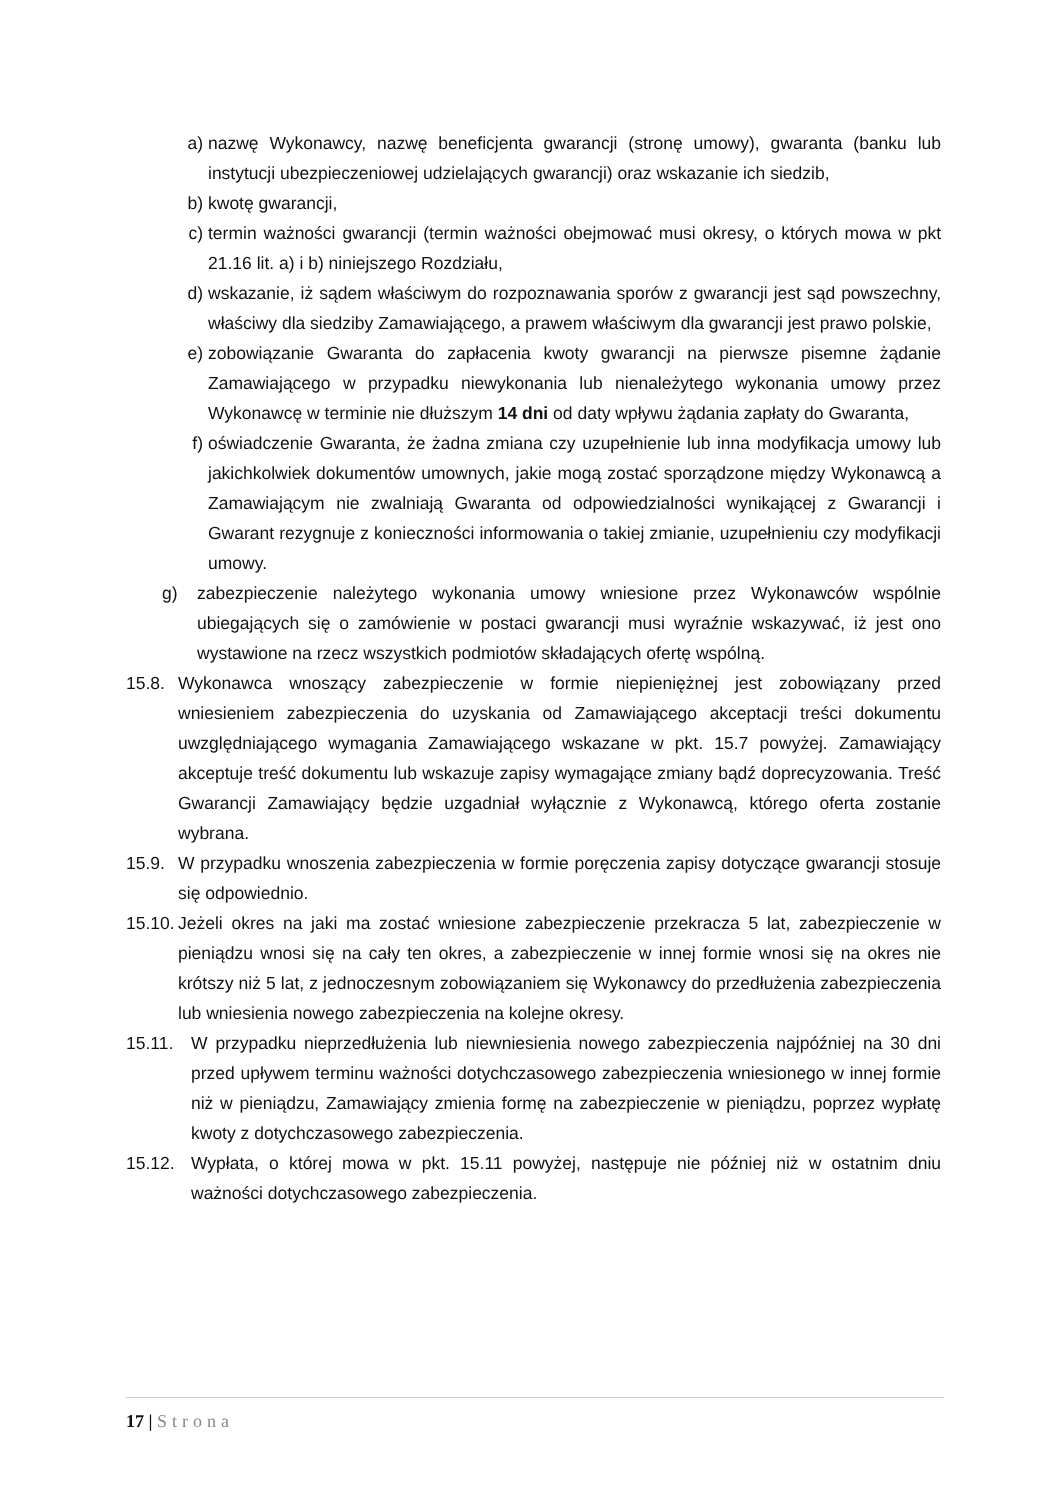a) nazwę Wykonawcy, nazwę beneficjenta gwarancji (stronę umowy), gwaranta (banku lub instytucji ubezpieczeniowej udzielających gwarancji) oraz wskazanie ich siedzib,
b) kwotę gwarancji,
c) termin ważności gwarancji (termin ważności obejmować musi okresy, o których mowa w pkt 21.16 lit. a) i b) niniejszego Rozdziału,
d) wskazanie, iż sądem właściwym do rozpoznawania sporów z gwarancji jest sąd powszechny, właściwy dla siedziby Zamawiającego, a prawem właściwym dla gwarancji jest prawo polskie,
e) zobowiązanie Gwaranta do zapłacenia kwoty gwarancji na pierwsze pisemne żądanie Zamawiającego w przypadku niewykonania lub nienależytego wykonania umowy przez Wykonawcę w terminie nie dłuższym 14 dni od daty wpływu żądania zapłaty do Gwaranta,
f) oświadczenie Gwaranta, że żadna zmiana czy uzupełnienie lub inna modyfikacja umowy lub jakichkolwiek dokumentów umownych, jakie mogą zostać sporządzone między Wykonawcą a Zamawiającym nie zwalniają Gwaranta od odpowiedzialności wynikającej z Gwarancji i Gwarant rezygnuje z konieczności informowania o takiej zmianie, uzupełnieniu czy modyfikacji umowy.
g) zabezpieczenie należytego wykonania umowy wniesione przez Wykonawców wspólnie ubiegających się o zamówienie w postaci gwarancji musi wyraźnie wskazywać, iż jest ono wystawione na rzecz wszystkich podmiotów składających ofertę wspólną.
15.8.
Wykonawca wnoszący zabezpieczenie w formie niepieniężnej jest zobowiązany przed wniesieniem zabezpieczenia do uzyskania od Zamawiającego akceptacji treści dokumentu uwzględniającego wymagania Zamawiającego wskazane w pkt. 15.7 powyżej. Zamawiający akceptuje treść dokumentu lub wskazuje zapisy wymagające zmiany bądź doprecyzowania. Treść Gwarancji Zamawiający będzie uzgadniał wyłącznie z Wykonawcą, którego oferta zostanie wybrana.
15.9.
W przypadku wnoszenia zabezpieczenia w formie poręczenia zapisy dotyczące gwarancji stosuje się odpowiednio.
15.10.
Jeżeli okres na jaki ma zostać wniesione zabezpieczenie przekracza 5 lat, zabezpieczenie w pieniądzu wnosi się na cały ten okres, a zabezpieczenie w innej formie wnosi się na okres nie krótszy niż 5 lat, z jednoczesnym zobowiązaniem się Wykonawcy do przedłużenia zabezpieczenia lub wniesienia nowego zabezpieczenia na kolejne okresy.
15.11. W przypadku nieprzedłużenia lub niewniesienia nowego zabezpieczenia najpóźniej na 30 dni przed upływem terminu ważności dotychczasowego zabezpieczenia wniesionego w innej formie niż w pieniądzu, Zamawiający zmienia formę na zabezpieczenie w pieniądzu, poprzez wypłatę kwoty z dotychczasowego zabezpieczenia.
15.12. Wypłata, o której mowa w pkt. 15.11 powyżej, następuje nie później niż w ostatnim dniu ważności dotychczasowego zabezpieczenia.
17 | Strona